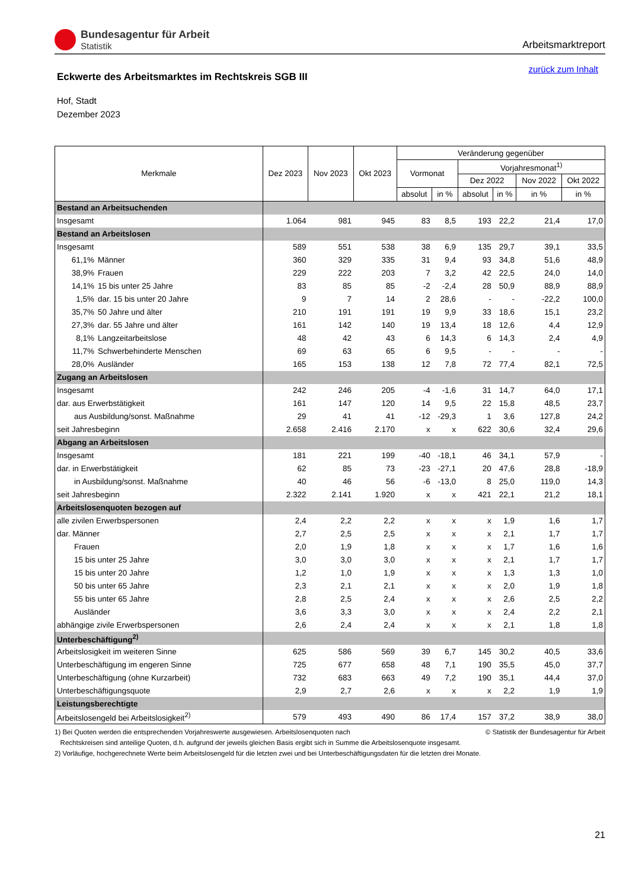Bundesagentur für Arbeit
Statistik
Arbeitsmarktreport
zurück zum Inhalt
Eckwerte des Arbeitsmarktes im Rechtskreis SGB III
Hof, Stadt
Dezember 2023
| Merkmale | | Dez 2023 | Nov 2023 | Okt 2023 | Veränderung gegenüber | | | | | |
| --- | --- | --- | --- | --- | --- | --- | --- | --- | --- | --- |
| | | | | | Vormonat | | Vorjahresmonat<sup>1)</sup> | | | |
| | | | | | | | Dez 2022 | | Nov 2022 | Okt 2022 |
| | | | | | absolut | in % | absolut | in % | in % | in % |
| Bestand an Arbeitsuchenden | | | | | | | | | | |
| Insgesamt | | 1.064 | 981 | 945 | 83 | 8,5 | 193 | 22,2 | 21,4 | 17,0 |
| Bestand an Arbeitslosen | | | | | | | | | | |
| Insgesamt | | 589 | 551 | 538 | 38 | 6,9 | 135 | 29,7 | 39,1 | 33,5 |
| 61,1% | Männer | 360 | 329 | 335 | 31 | 9,4 | 93 | 34,8 | 51,6 | 48,9 |
| 38,9% | Frauen | 229 | 222 | 203 | 7 | 3,2 | 42 | 22,5 | 24,0 | 14,0 |
| 14,1% | 15 bis unter 25 Jahre | 83 | 85 | 85 | -2 | -2,4 | 28 | 50,9 | 88,9 | 88,9 |
| 1,5% | dar. 15 bis unter 20 Jahre | 9 | 7 | 14 | 2 | 28,6 | - | - | -22,2 | 100,0 |
| 35,7% | 50 Jahre und älter | 210 | 191 | 191 | 19 | 9,9 | 33 | 18,6 | 15,1 | 23,2 |
| 27,3% | dar. 55 Jahre und älter | 161 | 142 | 140 | 19 | 13,4 | 18 | 12,6 | 4,4 | 12,9 |
| 8,1% | Langzeitarbeitslose | 48 | 42 | 43 | 6 | 14,3 | 6 | 14,3 | 2,4 | 4,9 |
| 11,7% | Schwerbehinderte Menschen | 69 | 63 | 65 | 6 | 9,5 | - | - | - | - |
| 28,0% | Ausländer | 165 | 153 | 138 | 12 | 7,8 | 72 | 77,4 | 82,1 | 72,5 |
| Zugang an Arbeitslosen | | | | | | | | | | |
| Insgesamt | | 242 | 246 | 205 | -4 | -1,6 | 31 | 14,7 | 64,0 | 17,1 |
| dar. aus Erwerbstätigkeit | | 161 | 147 | 120 | 14 | 9,5 | 22 | 15,8 | 48,5 | 23,7 |
| aus Ausbildung/sonst. Maßnahme | | 29 | 41 | 41 | -12 | -29,3 | 1 | 3,6 | 127,8 | 24,2 |
| seit Jahresbeginn | | 2.658 | 2.416 | 2.170 | x | x | 622 | 30,6 | 32,4 | 29,6 |
| Abgang an Arbeitslosen | | | | | | | | | | |
| Insgesamt | | 181 | 221 | 199 | -40 | -18,1 | 46 | 34,1 | 57,9 | - |
| dar. in Erwerbstätigkeit | | 62 | 85 | 73 | -23 | -27,1 | 20 | 47,6 | 28,8 | -18,9 |
| in Ausbildung/sonst. Maßnahme | | 40 | 46 | 56 | -6 | -13,0 | 8 | 25,0 | 119,0 | 14,3 |
| seit Jahresbeginn | | 2.322 | 2.141 | 1.920 | x | x | 421 | 22,1 | 21,2 | 18,1 |
| Arbeitslosenquoten bezogen auf | | | | | | | | | | |
| alle zivilen Erwerbspersonen | | 2,4 | 2,2 | 2,2 | x | x | x | 1,9 | 1,6 | 1,7 |
| dar. Männer | | 2,7 | 2,5 | 2,5 | x | x | x | 2,1 | 1,7 | 1,7 |
| Frauen | | 2,0 | 1,9 | 1,8 | x | x | x | 1,7 | 1,6 | 1,6 |
| 15 bis unter 25 Jahre | | 3,0 | 3,0 | 3,0 | x | x | x | 2,1 | 1,7 | 1,7 |
| 15 bis unter 20 Jahre | | 1,2 | 1,0 | 1,9 | x | x | x | 1,3 | 1,3 | 1,0 |
| 50 bis unter 65 Jahre | | 2,3 | 2,1 | 2,1 | x | x | x | 2,0 | 1,9 | 1,8 |
| 55 bis unter 65 Jahre | | 2,8 | 2,5 | 2,4 | x | x | x | 2,6 | 2,5 | 2,2 |
| Ausländer | | 3,6 | 3,3 | 3,0 | x | x | x | 2,4 | 2,2 | 2,1 |
| abhängige zivile Erwerbspersonen | | 2,6 | 2,4 | 2,4 | x | x | x | 2,1 | 1,8 | 1,8 |
| Unterbeschäftigung<sup>2)</sup> | | | | | | | | | | |
| Arbeitslosigkeit im weiteren Sinne | | 625 | 586 | 569 | 39 | 6,7 | 145 | 30,2 | 40,5 | 33,6 |
| Unterbeschäftigung im engeren Sinne | | 725 | 677 | 658 | 48 | 7,1 | 190 | 35,5 | 45,0 | 37,7 |
| Unterbeschäftigung (ohne Kurzarbeit) | | 732 | 683 | 663 | 49 | 7,2 | 190 | 35,1 | 44,4 | 37,0 |
| Unterbeschäftigungsquote | | 2,9 | 2,7 | 2,6 | x | x | x | 2,2 | 1,9 | 1,9 |
| Leistungsberechtigte | | | | | | | | | | |
| Arbeitslosengeld bei Arbeitslosigkeit<sup>2)</sup> | | 579 | 493 | 490 | 86 | 17,4 | 157 | 37,2 | 38,9 | 38,0 |
© Statistik der Bundesagentur für Arbeit 1) Bei Quoten werden die entsprechenden Vorjahreswerte ausgewiesen. Arbeitslosenquoten nach
Rechtskreisen sind anteilige Quoten, d.h. aufgrund der jeweils gleichen Basis ergibt sich in Summe die Arbeitslosenquote insgesamt.
2) Vorläufige, hochgerechnete Werte beim Arbeitslosengeld für die letzten zwei und bei Unterbeschäftigungsdaten für die letzten drei Monate.
21